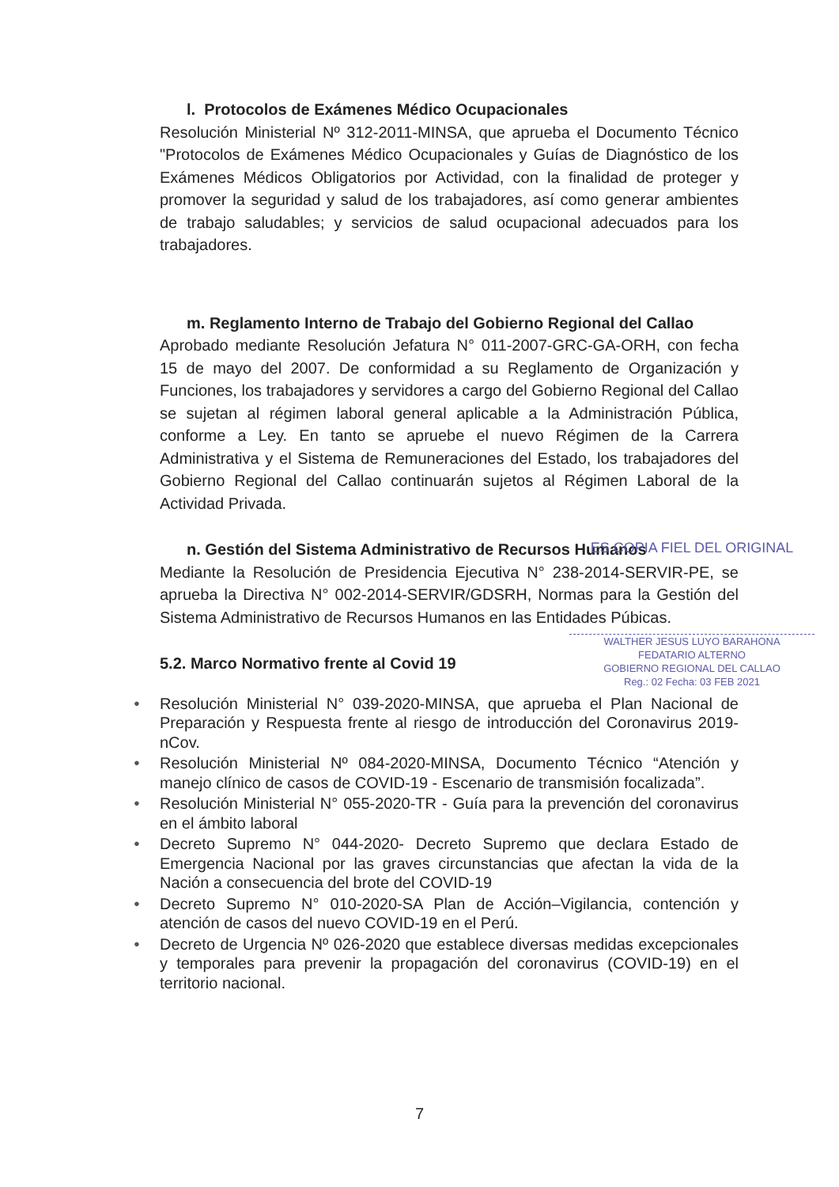l. Protocolos de Exámenes Médico Ocupacionales
Resolución Ministerial Nº 312-2011-MINSA, que aprueba el Documento Técnico "Protocolos de Exámenes Médico Ocupacionales y Guías de Diagnóstico de los Exámenes Médicos Obligatorios por Actividad, con la finalidad de proteger y promover la seguridad y salud de los trabajadores, así como generar ambientes de trabajo saludables; y servicios de salud ocupacional adecuados para los trabajadores.
m. Reglamento Interno de Trabajo del Gobierno Regional del Callao
Aprobado mediante Resolución Jefatura N° 011-2007-GRC-GA-ORH, con fecha 15 de mayo del 2007. De conformidad a su Reglamento de Organización y Funciones, los trabajadores y servidores a cargo del Gobierno Regional del Callao se sujetan al régimen laboral general aplicable a la Administración Pública, conforme a Ley. En tanto se apruebe el nuevo Régimen de la Carrera Administrativa y el Sistema de Remuneraciones del Estado, los trabajadores del Gobierno Regional del Callao continuarán sujetos al Régimen Laboral de la Actividad Privada.
n. Gestión del Sistema Administrativo de Recursos Humanos
Mediante la Resolución de Presidencia Ejecutiva N° 238-2014-SERVIR-PE, se aprueba la Directiva N° 002-2014-SERVIR/GDSRH, Normas para la Gestión del Sistema Administrativo de Recursos Humanos en las Entidades Púbicas.
5.2. Marco Normativo frente al Covid 19
● Resolución Ministerial N° 039-2020-MINSA, que aprueba el Plan Nacional de Preparación y Respuesta frente al riesgo de introducción del Coronavirus 2019-nCov.
● Resolución Ministerial Nº 084-2020-MINSA, Documento Técnico “Atención y manejo clínico de casos de COVID-19 - Escenario de transmisión focalizada”.
● Resolución Ministerial N° 055-2020-TR - Guía para la prevención del coronavirus en el ámbito laboral
● Decreto Supremo N° 044-2020- Decreto Supremo que declara Estado de Emergencia Nacional por las graves circunstancias que afectan la vida de la Nación a consecuencia del brote del COVID-19
● Decreto Supremo N° 010-2020-SA Plan de Acción–Vigilancia, contención y atención de casos del nuevo COVID-19 en el Perú.
● Decreto de Urgencia Nº 026-2020 que establece diversas medidas excepcionales y temporales para prevenir la propagación del coronavirus (COVID-19) en el territorio nacional.
ES COPIA FIEL DEL ORIGINAL
WALTHER JESUS LUYO BARAHONA
FEDATARIO ALTERNO
GOBIERNO REGIONAL DEL CALLAO
Reg.: 02 Fecha: 03 FEB 2021
7